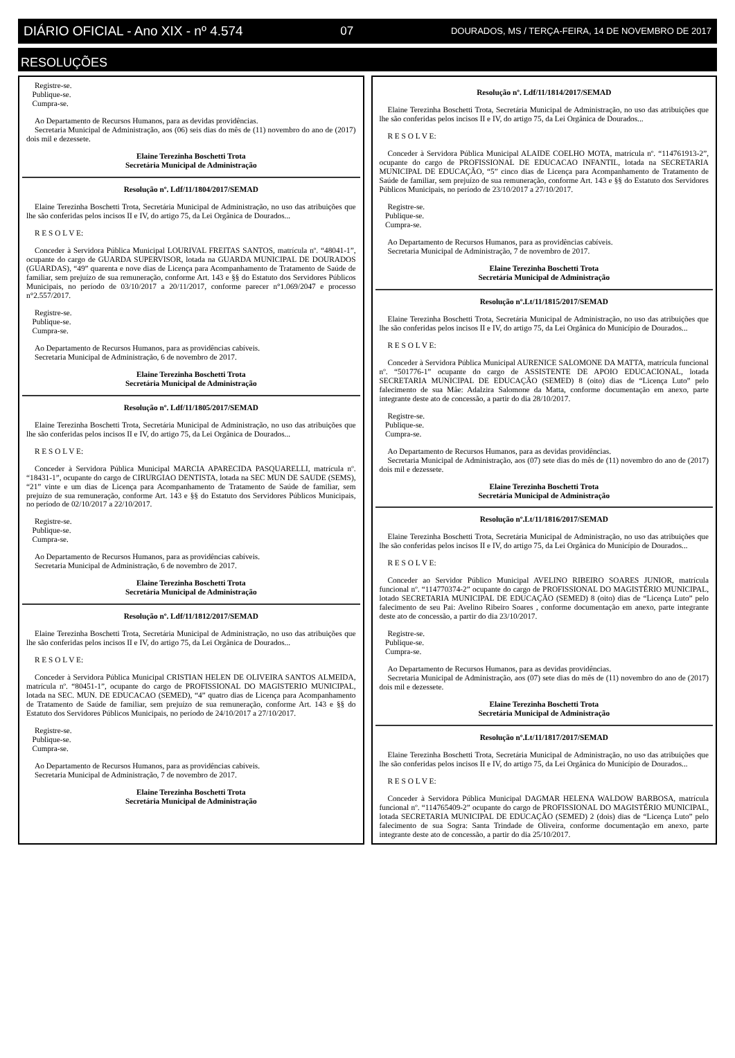DIÁRIO OFICIAL - Ano XIX - nº 4.574 07 DOURADOS, MS / TERÇA-FEIRA, 14 DE NOVEMBRO DE 2017
RESOLUÇÕES
Registre-se.
Publique-se.
Cumpra-se.
Ao Departamento de Recursos Humanos, para as devidas providências.
Secretaria Municipal de Administração, aos (06) seis dias do mês de (11) novembro do ano de (2017) dois mil e dezessete.
Elaine Terezinha Boschetti Trota
Secretária Municipal de Administração
Resolução nº. Ldf/11/1804/2017/SEMAD
Elaine Terezinha Boschetti Trota, Secretária Municipal de Administração, no uso das atribuições que lhe são conferidas pelos incisos II e IV, do artigo 75, da Lei Orgânica de Dourados...
R E S O L V E:
Conceder à Servidora Pública Municipal LOURIVAL FREITAS SANTOS, matrícula nº. “48041-1”, ocupante do cargo de GUARDA SUPERVISOR, lotada na GUARDA MUNICIPAL DE DOURADOS (GUARDAS), “49” quarenta e nove dias de Licença para Acompanhamento de Tratamento de Saúde de familiar, sem prejuízo de sua remuneração, conforme Art. 143 e §§ do Estatuto dos Servidores Públicos Municipais, no período de 03/10/2017 a 20/11/2017, conforme parecer n°1.069/2047 e processo n°2.557/2017.
Registre-se.
Publique-se.
Cumpra-se.
Ao Departamento de Recursos Humanos, para as providências cabíveis.
Secretaria Municipal de Administração, 6 de novembro de 2017.
Elaine Terezinha Boschetti Trota
Secretária Municipal de Administração
Resolução nº. Ldf/11/1805/2017/SEMAD
Elaine Terezinha Boschetti Trota, Secretária Municipal de Administração, no uso das atribuições que lhe são conferidas pelos incisos II e IV, do artigo 75, da Lei Orgânica de Dourados...
R E S O L V E:
Conceder à Servidora Pública Municipal MARCIA APARECIDA PASQUARELLI, matrícula nº. “18431-1”, ocupante do cargo de CIRURGIAO DENTISTA, lotada na SEC MUN DE SAUDE (SEMS), “21” vinte e um dias de Licença para Acompanhamento de Tratamento de Saúde de familiar, sem prejuízo de sua remuneração, conforme Art. 143 e §§ do Estatuto dos Servidores Públicos Municipais, no período de 02/10/2017 a 22/10/2017.
Registre-se.
Publique-se.
Cumpra-se.
Ao Departamento de Recursos Humanos, para as providências cabíveis.
Secretaria Municipal de Administração, 6 de novembro de 2017.
Elaine Terezinha Boschetti Trota
Secretária Municipal de Administração
Resolução nº. Ldf/11/1812/2017/SEMAD
Elaine Terezinha Boschetti Trota, Secretária Municipal de Administração, no uso das atribuições que lhe são conferidas pelos incisos II e IV, do artigo 75, da Lei Orgânica de Dourados...
R E S O L V E:
Conceder à Servidora Pública Municipal CRISTIAN HELEN DE OLIVEIRA SANTOS ALMEIDA, matrícula nº. “80451-1”, ocupante do cargo de PROFISSIONAL DO MAGISTERIO MUNICIPAL, lotada na SEC. MUN. DE EDUCACAO (SEMED), “4” quatro dias de Licença para Acompanhamento de Tratamento de Saúde de familiar, sem prejuízo de sua remuneração, conforme Art. 143 e §§ do Estatuto dos Servidores Públicos Municipais, no período de 24/10/2017 a 27/10/2017.
Registre-se.
Publique-se.
Cumpra-se.
Ao Departamento de Recursos Humanos, para as providências cabíveis.
Secretaria Municipal de Administração, 7 de novembro de 2017.
Elaine Terezinha Boschetti Trota
Secretária Municipal de Administração
Resolução nº. Ldf/11/1814/2017/SEMAD
Elaine Terezinha Boschetti Trota, Secretária Municipal de Administração, no uso das atribuições que lhe são conferidas pelos incisos II e IV, do artigo 75, da Lei Orgânica de Dourados...
R E S O L V E:
Conceder à Servidora Pública Municipal ALAIDE COELHO MOTA, matrícula nº. “114761913-2”, ocupante do cargo de PROFISSIONAL DE EDUCACAO INFANTIL, lotada na SECRETARIA MUNICIPAL DE EDUCAÇÃO, “5” cinco dias de Licença para Acompanhamento de Tratamento de Saúde de familiar, sem prejuízo de sua remuneração, conforme Art. 143 e §§ do Estatuto dos Servidores Públicos Municipais, no período de 23/10/2017 a 27/10/2017.
Registre-se.
Publique-se.
Cumpra-se.
Ao Departamento de Recursos Humanos, para as providências cabíveis.
Secretaria Municipal de Administração, 7 de novembro de 2017.
Elaine Terezinha Boschetti Trota
Secretária Municipal de Administração
Resolução nº.Lt/11/1815/2017/SEMAD
Elaine Terezinha Boschetti Trota, Secretária Municipal de Administração, no uso das atribuições que lhe são conferidas pelos incisos II e IV, do artigo 75, da Lei Orgânica do Município de Dourados...
R E S O L V E:
Conceder à Servidora Pública Municipal AURENICE SALOMONE DA MATTA, matrícula funcional nº. “501776-1” ocupante do cargo de ASSISTENTE DE APOIO EDUCACIONAL, lotada SECRETARIA MUNICIPAL DE EDUCAÇÃO (SEMED) 8 (oito) dias de “Licença Luto” pelo falecimento de sua Mâe: Adalzira Salomone da Matta, conforme documentação em anexo, parte integrante deste ato de concessão, a partir do dia 28/10/2017.
Registre-se.
Publique-se.
Cumpra-se.
Ao Departamento de Recursos Humanos, para as devidas providências.
Secretaria Municipal de Administração, aos (07) sete dias do mês de (11) novembro do ano de (2017) dois mil e dezessete.
Elaine Terezinha Boschetti Trota
Secretária Municipal de Administração
Resolução nº.Lt/11/1816/2017/SEMAD
Elaine Terezinha Boschetti Trota, Secretária Municipal de Administração, no uso das atribuições que lhe são conferidas pelos incisos II e IV, do artigo 75, da Lei Orgânica do Município de Dourados...
R E S O L V E:
Conceder ao Servidor Público Municipal AVELINO RIBEIRO SOARES JUNIOR, matrícula funcional nº. “114770374-2” ocupante do cargo de PROFISSIONAL DO MAGISTÉRIO MUNICIPAL, lotado SECRETARIA MUNICIPAL DE EDUCAÇÃO (SEMED) 8 (oito) dias de “Licença Luto” pelo falecimento de seu Pai: Avelino Ribeiro Soares , conforme documentação em anexo, parte integrante deste ato de concessão, a partir do dia 23/10/2017.
Registre-se.
Publique-se.
Cumpra-se.
Ao Departamento de Recursos Humanos, para as devidas providências.
Secretaria Municipal de Administração, aos (07) sete dias do mês de (11) novembro do ano de (2017) dois mil e dezessete.
Elaine Terezinha Boschetti Trota
Secretária Municipal de Administração
Resolução nº.Lt/11/1817/2017/SEMAD
Elaine Terezinha Boschetti Trota, Secretária Municipal de Administração, no uso das atribuições que lhe são conferidas pelos incisos II e IV, do artigo 75, da Lei Orgânica do Município de Dourados...
R E S O L V E:
Conceder à Servidora Pública Municipal DAGMAR HELENA WALDOW BARBOSA, matrícula funcional nº. “114765409-2” ocupante do cargo de PROFISSIONAL DO MAGISTÉRIO MUNICIPAL, lotada SECRETARIA MUNICIPAL DE EDUCAÇÃO (SEMED) 2 (dois) dias de “Licença Luto” pelo falecimento de sua Sogra: Santa Trindade de Oliveira, conforme documentação em anexo, parte integrante deste ato de concessão, a partir do dia 25/10/2017.